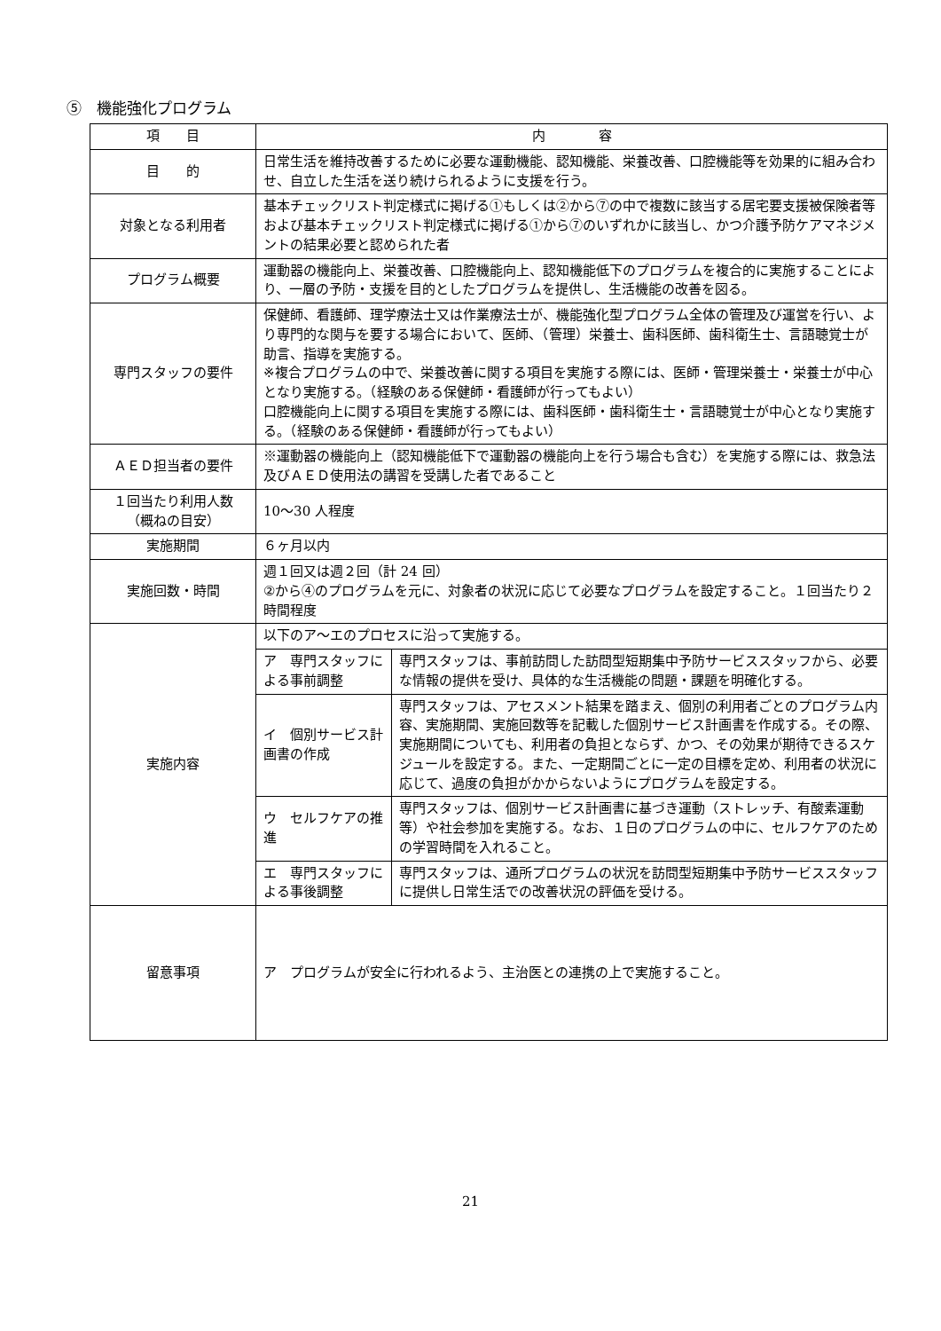⑤　機能強化プログラム
| 項 目 | 内 容 | |
| --- | --- | --- |
| 目 的 | 日常生活を維持改善するために必要な運動機能、認知機能、栄養改善、口腔機能等を効果的に組み合わせ、自立した生活を送り続けられるように支援を行う。 | |
| 対象となる利用者 | 基本チェックリスト判定様式に掲げる①もしくは②から⑦の中で複数に該当する居宅要支援被保険者等および基本チェックリスト判定様式に掲げる①から⑦のいずれかに該当し、かつ介護予防ケアマネジメントの結果必要と認められた者 | |
| プログラム概要 | 運動器の機能向上、栄養改善、口腔機能向上、認知機能低下のプログラムを複合的に実施することにより、一層の予防・支援を目的としたプログラムを提供し、生活機能の改善を図る。 | |
| 専門スタッフの要件 | 保健師、看護師、理学療法士又は作業療法士が、機能強化型プログラム全体の管理及び運営を行い、より専門的な関与を要する場合において、医師、（管理）栄養士、歯科医師、歯科衛生士、言語聴覚士が助言、指導を実施する。 ※複合プログラムの中で、栄養改善に関する項目を実施する際には、医師・管理栄養士・栄養士が中心となり実施する。（経験のある保健師・看護師が行ってもよい） 口腔機能向上に関する項目を実施する際には、歯科医師・歯科衛生士・言語聴覚士が中心となり実施する。（経験のある保健師・看護師が行ってもよい） | |
| ＡＥＤ担当者の要件 | ※運動器の機能向上（認知機能低下で運動器の機能向上を行う場合も含む）を実施する際には、救急法及びＡＥＤ使用法の講習を受講した者であること | |
| １回当たり利用人数 （概ねの目安） | 10～30 人程度 | |
| 実施期間 | ６ヶ月以内 | |
| 実施回数・時間 | 週１回又は週２回（計 24 回） ②から④のプログラムを元に、対象者の状況に応じて必要なプログラムを設定すること。１回当たり２時間程度 | |
| 実施内容 | 以下のア～エのプロセスに沿って実施する。 | |
| | ア 専門スタッフによる事前調整 | 専門スタッフは、事前訪問した訪問型短期集中予防サービススタッフから、必要な情報の提供を受け、具体的な生活機能の問題・課題を明確化する。 |
| | イ 個別サービス計画書の作成 | 専門スタッフは、アセスメント結果を踏まえ、個別の利用者ごとのプログラム内容、実施期間、実施回数等を記載した個別サービス計画書を作成する。その際、実施期間についても、利用者の負担とならず、かつ、その効果が期待できるスケジュールを設定する。また、一定期間ごとに一定の目標を定め、利用者の状況に応じて、過度の負担がかからないようにプログラムを設定する。 |
| | ウ セルフケアの推進 | 専門スタッフは、個別サービス計画書に基づき運動（ストレッチ、有酸素運動等）や社会参加を実施する。なお、１日のプログラムの中に、セルフケアのための学習時間を入れること。 |
| | エ 専門スタッフによる事後調整 | 専門スタッフは、通所プログラムの状況を訪問型短期集中予防サービススタッフに提供し日常生活での改善状況の評価を受ける。 |
| 留意事項 | ア プログラムが安全に行われるよう、主治医との連携の上で実施すること。 | |
21